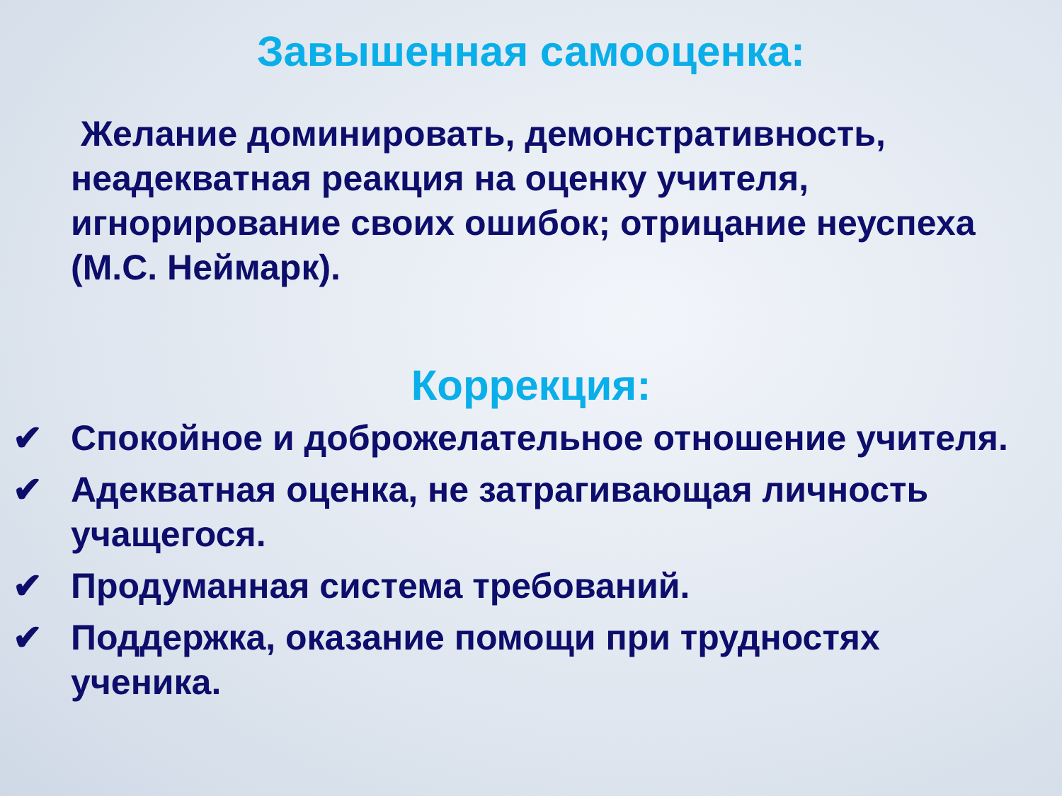Завышенная самооценка:
Желание доминировать, демонстративность, неадекватная реакция на оценку учителя, игнорирование своих ошибок; отрицание неуспеха (М.С. Неймарк).
Коррекция:
✔ Спокойное и доброжелательное отношение учителя.
✔ Адекватная оценка, не затрагивающая личность учащегося.
✔ Продуманная система требований.
✔ Поддержка, оказание помощи при трудностях ученика.